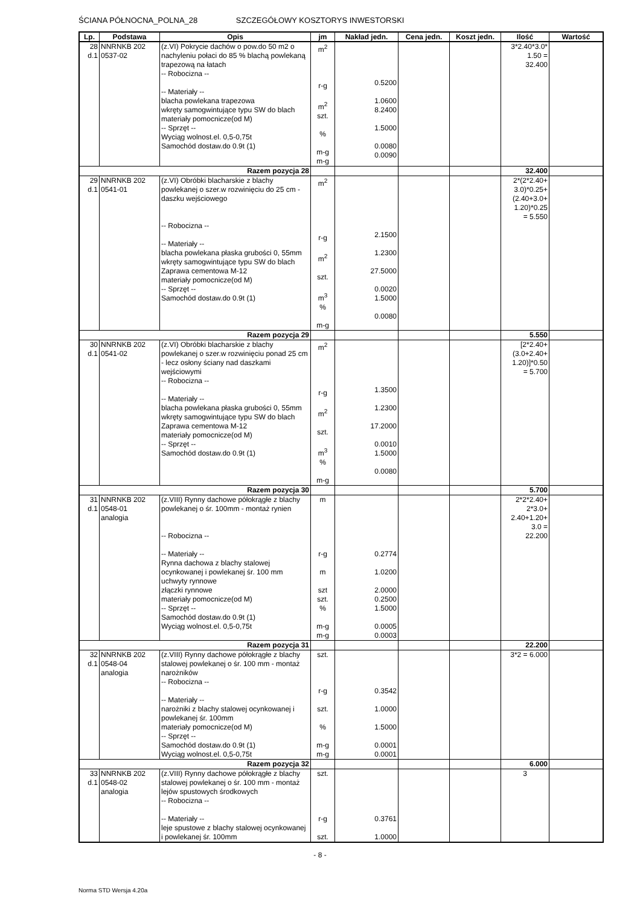ŚCIANA PÓŁNOCNA_POLNA_28 SZCZEGÓŁOWY KOSZTORYS INWESTORSKI
| Lp. | Podstawa | Opis | jm | Nakład jedn. | Cena jedn. | Koszt jedn. | Ilość | Wartość |
| --- | --- | --- | --- | --- | --- | --- | --- | --- |
| 28 d.1 | NNRNKB 202 0537-02 | (z.VI) Pokrycie dachów o pow.do 50 m2 o nachyleniu połaci do 85 % blachą powlekaną trapezową na łatach -- Robocizna -- -- Materiały -- blacha powlekana trapezowa wkręty samogwintujące typu SW do blach materiały pomocnicze(od M) -- Sprzęt -- Wyciąg wolnost.el. 0,5-0,75t Samochód dostaw.do 0.9t (1) | m<sup>2</sup> r-g m<sup>2</sup> szt. % m-g m-g | 0.5200 1.0600 8.2400 1.5000 0.0080 0.0090 | | | 3*2.40*3.0* 1.50 = 32.400 | |
| Razem pozycja 28 | | | | | | | 32.400 | |
| 29 d.1 | NNRNKB 202 0541-01 | (z.VI) Obróbki blacharskie z blachy powlekanej o szer.w rozwinięciu do 25 cm - daszku wejściowego -- Robocizna -- -- Materiały -- blacha powlekana płaska grubości 0, 55mm wkręty samogwintujące typu SW do blach Zaprawa cementowa M-12 materiały pomocnicze(od M) -- Sprzęt -- Samochód dostaw.do 0.9t (1) | m<sup>2</sup> r-g m<sup>2</sup> szt. m<sup>3</sup> % m-g | 2.1500 1.2300 27.5000 0.0020 1.5000 0.0080 | | | 2*(2*2.40+ 3.0)*0.25+ (2.40+3.0+ 1.20)*0.25 = 5.550 | |
| Razem pozycja 29 | | | | | | | 5.550 | |
| 30 d.1 | NNRNKB 202 0541-02 | (z.VI) Obróbki blacharskie z blachy powlekanej o szer.w rozwinięciu ponad 25 cm - lecz osłony ściany nad daszkami wejściowymi -- Robocizna -- -- Materiały -- blacha powlekana płaska grubości 0, 55mm wkręty samogwintujące typu SW do blach Zaprawa cementowa M-12 materiały pomocnicze(od M) -- Sprzęt -- Samochód dostaw.do 0.9t (1) | m<sup>2</sup> r-g m<sup>2</sup> szt. m<sup>3</sup> % m-g | 1.3500 1.2300 17.2000 0.0010 1.5000 0.0080 | | | [2*2.40+ (3.0+2.40+ 1.20)]*0.50 = 5.700 | |
| Razem pozycja 30 | | | | | | | 5.700 | |
| 31 d.1 | NNRNKB 202 0548-01 analogia | (z.VIII) Rynny dachowe półokrągłe z blachy powlekanej o śr. 100mm - montaż rynien -- Robocizna -- -- Materiały -- Rynna dachowa z blachy stalowej ocynkowanej i powlekanej śr. 100 mm uchwyty rynnowe złączki rynnowe materiały pomocnicze(od M) -- Sprzęt -- Samochód dostaw.do 0.9t (1) Wyciąg wolnost.el. 0,5-0,75t | m r-g m szt szt. % m-g m-g | 0.2774 1.0200 2.0000 0.2500 1.5000 0.0005 0.0003 | | | 2*2*2.40+ 2*3.0+ 2.40+1.20+ 3.0 = 22.200 | |
| Razem pozycja 31 | | | | | | | 22.200 | |
| 32 d.1 | NNRNKB 202 0548-04 analogia | (z.VIII) Rynny dachowe półokrągłe z blachy stalowej powlekanej o śr. 100 mm - montaż narożników -- Robocizna -- -- Materiały -- narożniki z blachy stalowej ocynkowanej i powlekanej śr. 100mm materiały pomocnicze(od M) -- Sprzęt -- Samochód dostaw.do 0.9t (1) Wyciąg wolnost.el. 0,5-0,75t | szt. r-g szt. % m-g m-g | 0.3542 1.0000 1.5000 0.0001 0.0001 | | | 3*2 = 6.000 | |
| Razem pozycja 32 | | | | | | | 6.000 | |
| 33 d.1 | NNRNKB 202 0548-02 analogia | (z.VIII) Rynny dachowe półokrągłe z blachy stalowej powlekanej o śr. 100 mm - montaż lejów spustowych środkowych -- Robocizna -- -- Materiały -- leje spustowe z blachy stalowej ocynkowanej i powlekanej śr. 100mm | szt. r-g szt. | 0.3761 1.0000 | | | 3 | |
- 8 -
Norma STD Wersja 4.20a